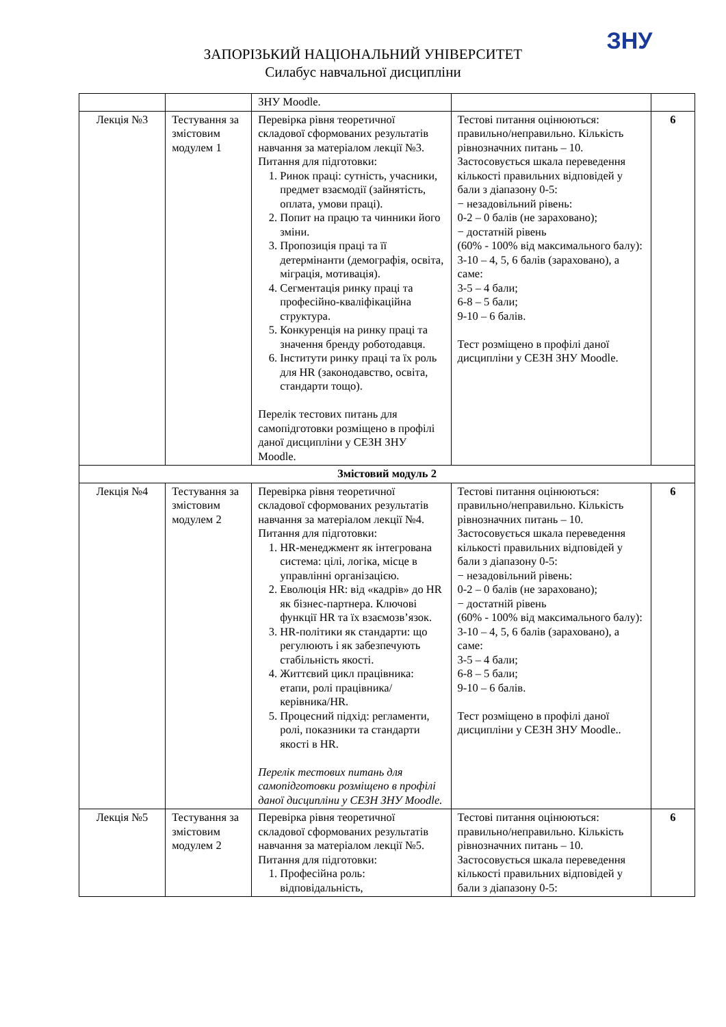ЗНУ
ЗАПОРІЗЬКИЙ НАЦІОНАЛЬНИЙ УНІВЕРСИТЕТ
Силабус навчальної дисципліни
| | | ЗНУ Moodle. | | |
| Лекція №3 | Тестування за змістовим модулем 1 | Перевірка рівня теоретичної складової сформованих результатів навчання за матеріалом лекції №3. Питання для підготовки: 1. Ринок праці: сутність, учасники, предмет взаємодії (зайнятість, оплата, умови праці). 2. Попит на працю та чинники його зміни. 3. Пропозиція праці та її детермінанти (демографія, освіта, міграція, мотивація). 4. Сегментація ринку праці та професійно-кваліфікаційна структура. 5. Конкуренція на ринку праці та значення бренду роботодавця. 6. Інститути ринку праці та їх роль для HR (законодавство, освіта, стандарти тощо). Перелік тестових питань для самопідготовки розміщено в профілі даної дисципліни у СЕЗН ЗНУ Moodle. | Тестові питання оцінюються: правильно/неправильно. Кількість рівнозначних питань – 10. Застосовується шкала переведення кількості правильних відповідей у бали з діапазону 0-5: − незадовільний рівень: 0-2 – 0 балів (не зараховано); − достатній рівень (60% - 100% від максимального балу): 3-10 – 4, 5, 6 балів (зараховано), а саме: 3-5 – 4 бали; 6-8 – 5 бали; 9-10 – 6 балів. Тест розміщено в профілі даної дисципліни у СЕЗН ЗНУ Moodle. | 6 |
| Змістовий модуль 2 | | | | |
| Лекція №4 | Тестування за змістовим модулем 2 | Перевірка рівня теоретичної складової сформованих результатів навчання за матеріалом лекції №4. Питання для підготовки: 1. HR-менеджмент як інтегрована система: цілі, логіка, місце в управлінні організацією. 2. Еволюція HR: від «кадрів» до HR як бізнес-партнера. Ключові функції HR та їх взаємозв’язок. 3. HR-політики як стандарти: що регулюють і як забезпечують стабільність якості. 4. Життєвий цикл працівника: етапи, ролі працівника/керівника/HR. 5. Процесний підхід: регламенти, ролі, показники та стандарти якості в HR. Перелік тестових питань для самопідготовки розміщено в профілі даної дисципліни у СЕЗН ЗНУ Moodle. | Тестові питання оцінюються: правильно/неправильно. Кількість рівнозначних питань – 10. Застосовується шкала переведення кількості правильних відповідей у бали з діапазону 0-5: − незадовільний рівень: 0-2 – 0 балів (не зараховано); − достатній рівень (60% - 100% від максимального балу): 3-10 – 4, 5, 6 балів (зараховано), а саме: 3-5 – 4 бали; 6-8 – 5 бали; 9-10 – 6 балів. Тест розміщено в профілі даної дисципліни у СЕЗН ЗНУ Moodle.. | 6 |
| Лекція №5 | Тестування за змістовим модулем 2 | Перевірка рівня теоретичної складової сформованих результатів навчання за матеріалом лекції №5. Питання для підготовки: 1. Професійна роль: відповідальність, | Тестові питання оцінюються: правильно/неправильно. Кількість рівнозначних питань – 10. Застосовується шкала переведення кількості правильних відповідей у бали з діапазону 0-5: | 6 |